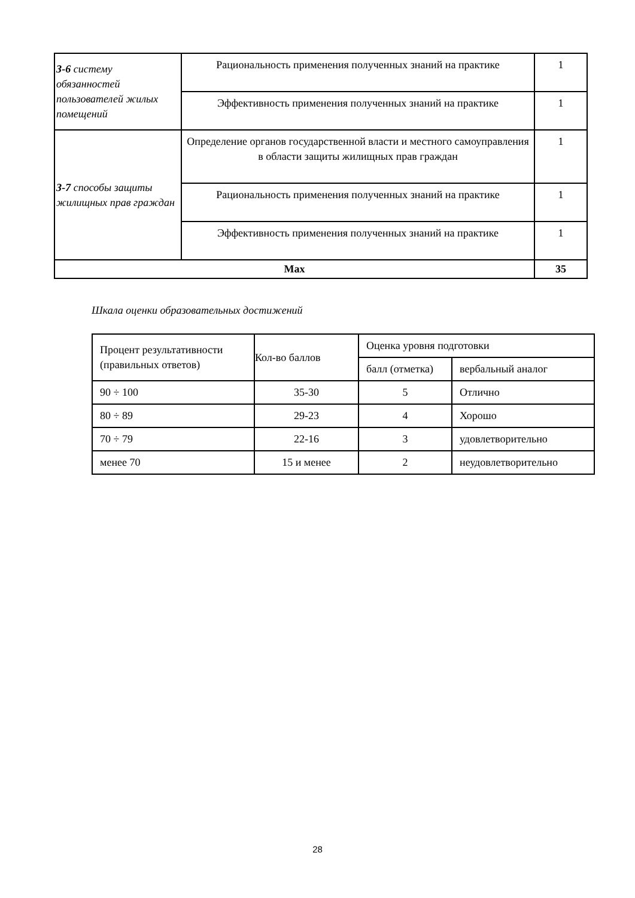| З-6 систему обязанностей пользователей жилых помещений | Рациональность применения полученных знаний на практике | 1 |
| | Эффективность применения полученных знаний на практике | 1 |
| З-7 способы защиты жилищных прав граждан | Определение органов государственной власти и местного самоуправления в области защиты жилищных прав граждан | 1 |
| | Рациональность применения полученных знаний на практике | 1 |
| | Эффективность применения полученных знаний на практике | 1 |
| Max | | 35 |
Шкала оценки образовательных достижений
| Процент результативности (правильных ответов) | Кол-во баллов | Оценка уровня подготовки | |
| | | балл (отметка) | вербальный аналог |
| 90 ÷ 100 | 35-30 | 5 | Отлично |
| 80 ÷ 89 | 29-23 | 4 | Хорошо |
| 70 ÷ 79 | 22-16 | 3 | удовлетворительно |
| менее 70 | 15 и менее | 2 | неудовлетворительно |
28